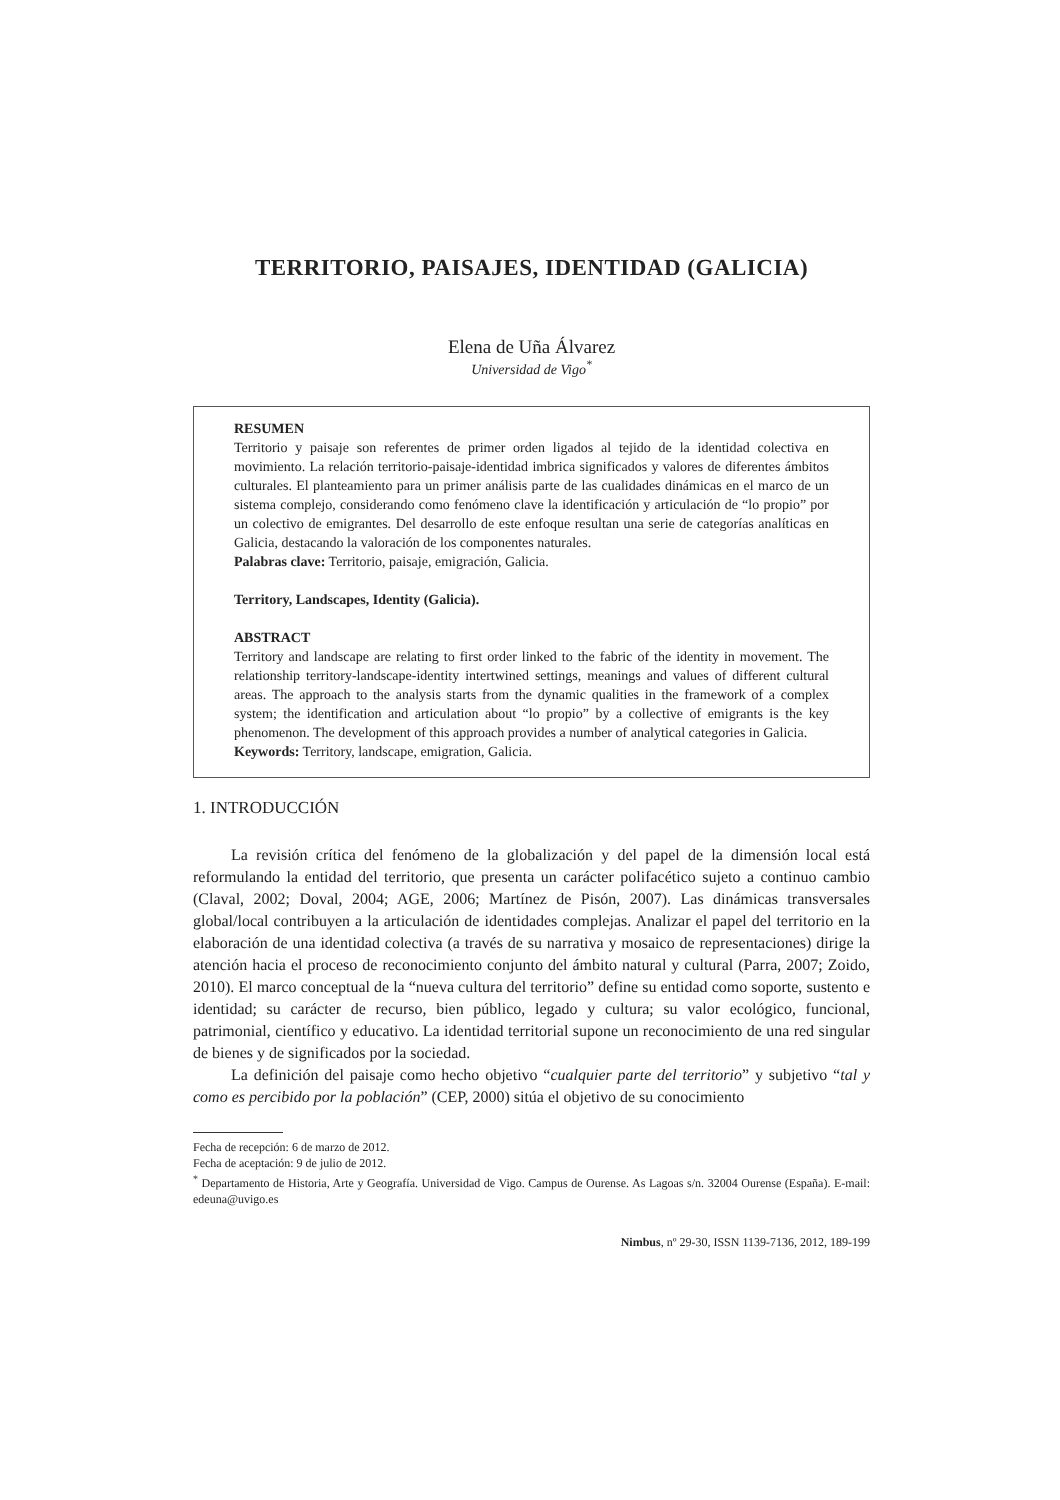TERRITORIO, PAISAJES, IDENTIDAD (GALICIA)
Elena de Uña Álvarez
Universidad de Vigo<sup>*</sup>
RESUMEN
Territorio y paisaje son referentes de primer orden ligados al tejido de la identidad colectiva en movimiento. La relación territorio-paisaje-identidad imbrica significados y valores de diferentes ámbitos culturales. El planteamiento para un primer análisis parte de las cualidades dinámicas en el marco de un sistema complejo, considerando como fenómeno clave la identificación y articulación de “lo propio” por un colectivo de emigrantes. Del desarrollo de este enfoque resultan una serie de categorías analíticas en Galicia, destacando la valoración de los componentes naturales.
Palabras clave: Territorio, paisaje, emigración, Galicia.
Territory, Landscapes, Identity (Galicia).
ABSTRACT
Territory and landscape are relating to first order linked to the fabric of the identity in movement. The relationship territory-landscape-identity intertwined settings, meanings and values of different cultural areas. The approach to the analysis starts from the dynamic qualities in the framework of a complex system; the identification and articulation about “lo propio” by a collective of emigrants is the key phenomenon. The development of this approach provides a number of analytical categories in Galicia.
Keywords: Territory, landscape, emigration, Galicia.
1. INTRODUCCIÓN
La revisión crítica del fenómeno de la globalización y del papel de la dimensión local está reformulando la entidad del territorio, que presenta un carácter polifacético sujeto a continuo cambio (Claval, 2002; Doval, 2004; AGE, 2006; Martínez de Pisón, 2007). Las dinámicas transversales global/local contribuyen a la articulación de identidades complejas. Analizar el papel del territorio en la elaboración de una identidad colectiva (a través de su narrativa y mosaico de representaciones) dirige la atención hacia el proceso de reconocimiento conjunto del ámbito natural y cultural (Parra, 2007; Zoido, 2010). El marco conceptual de la “nueva cultura del territorio” define su entidad como soporte, sustento e identidad; su carácter de recurso, bien público, legado y cultura; su valor ecológico, funcional, patrimonial, científico y educativo. La identidad territorial supone un reconocimiento de una red singular de bienes y de significados por la sociedad.
La definición del paisaje como hecho objetivo “cualquier parte del territorio” y subjetivo “tal y como es percibido por la población” (CEP, 2000) sitúa el objetivo de su conocimiento
Fecha de recepción: 6 de marzo de 2012.
Fecha de aceptación: 9 de julio de 2012.
<sup>*</sup> Departamento de Historia, Arte y Geografía. Universidad de Vigo. Campus de Ourense. As Lagoas s/n. 32004 Ourense (España). E-mail: edeuna@uvigo.es
Nimbus, nº 29-30, ISSN 1139-7136, 2012, 189-199